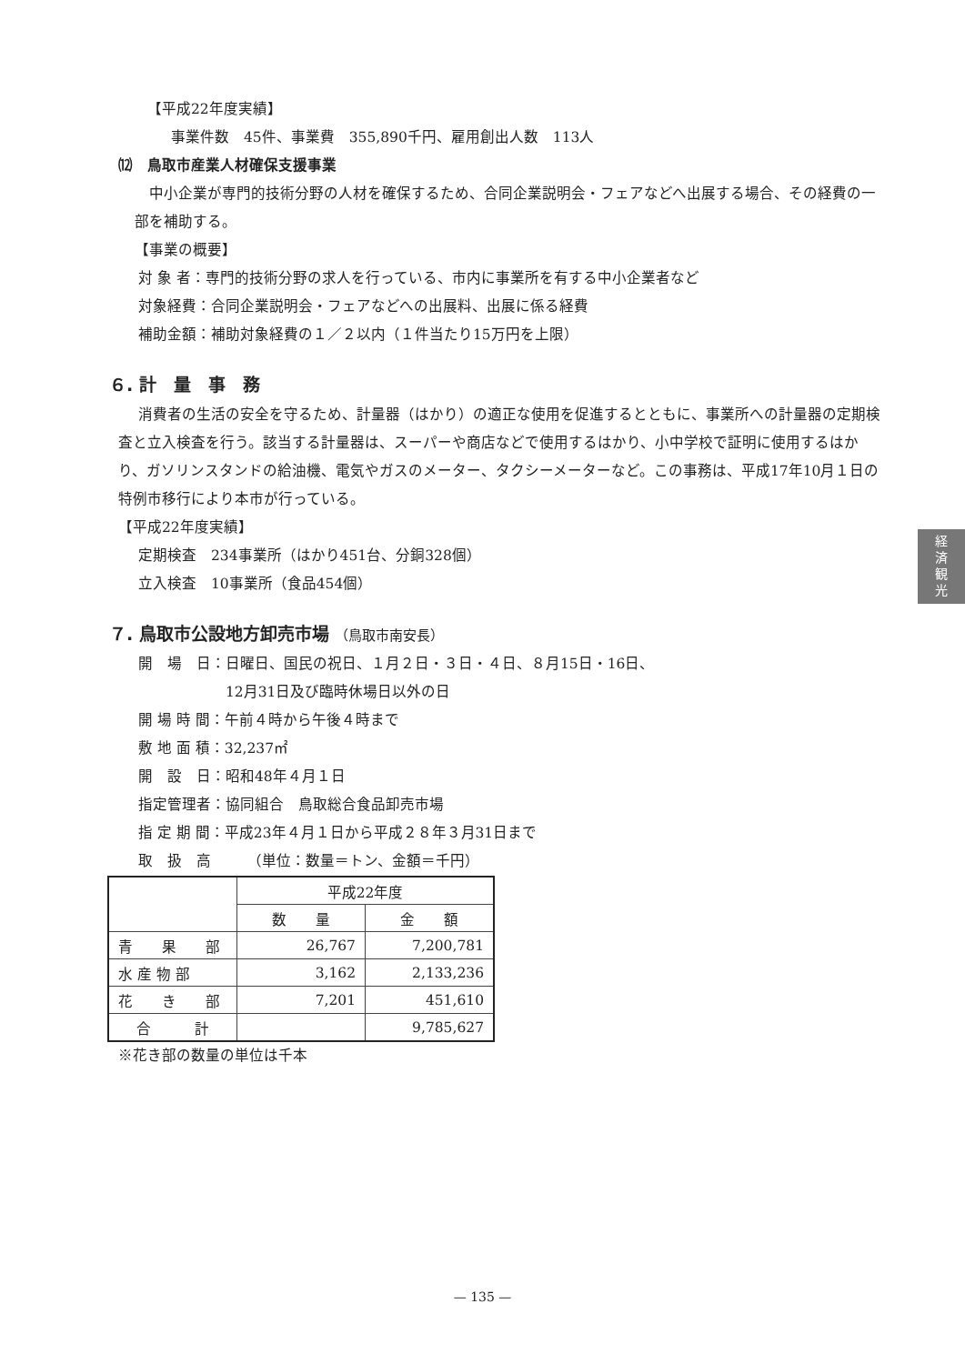【平成22年度実績】
事業件数　45件、事業費　355,890千円、雇用創出人数　113人
⑿　鳥取市産業人材確保支援事業
中小企業が専門的技術分野の人材を確保するため、合同企業説明会・フェアなどへ出展する場合、その経費の一部を補助する。
【事業の概要】
対 象 者：専門的技術分野の求人を行っている、市内に事業所を有する中小企業者など
対象経費：合同企業説明会・フェアなどへの出展料、出展に係る経費
補助金額：補助対象経費の１／２以内（１件当たり15万円を上限）
６. 計　量　事　務
消費者の生活の安全を守るため、計量器（はかり）の適正な使用を促進するとともに、事業所への計量器の定期検査と立入検査を行う。該当する計量器は、スーパーや商店などで使用するはかり、小中学校で証明に使用するはかり、ガソリンスタンドの給油機、電気やガスのメーター、タクシーメーターなど。この事務は、平成17年10月１日の特例市移行により本市が行っている。
【平成22年度実績】
定期検査　234事業所（はかり451台、分銅328個）
立入検査　10事業所（食品454個）
７. 鳥取市公設地方卸売市場 （鳥取市南安長）
開　場　日：日曜日、国民の祝日、１月２日・３日・４日、８月15日・16日、
12月31日及び臨時休場日以外の日
開 場 時 間：午前４時から午後４時まで
敷 地 面 積：32,237㎡
開　設　日：昭和48年４月１日
指定管理者：協同組合　鳥取総合食品卸売市場
指 定 期 間：平成23年４月１日から平成２８年３月31日まで
取　扱　高　　　（単位：数量＝トン、金額＝千円）
| | 平成22年度 | |
| --- | --- | --- |
| | 数 量 | 金 額 |
| 青 果 部 | 26,767 | 7,200,781 |
| 水 産 物 部 | 3,162 | 2,133,236 |
| 花 き 部 | 7,201 | 451,610 |
| 合 計 | | 9,785,627 |
※花き部の数量の単位は千本
経
済
観
光
— 135 —